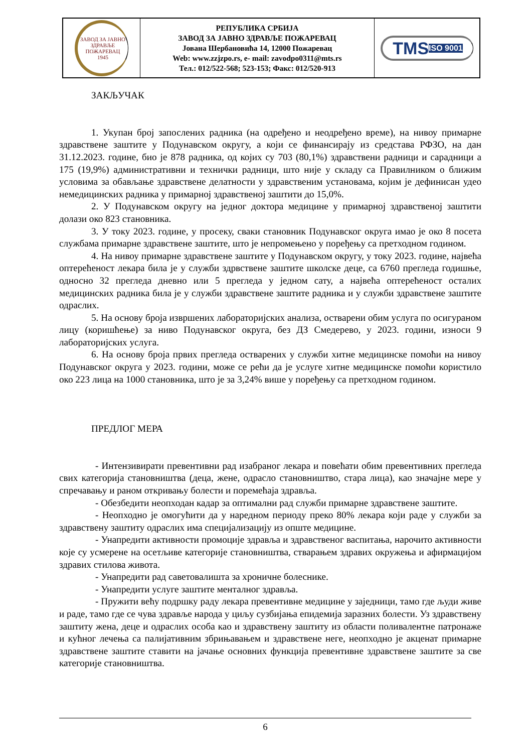ЗАВОД ЗА ЈАВНО ЗДРАВЉЕ
ПОЖАРЕВАЦ
1945
РЕПУБЛИКА СРБИЈА
ЗАВОД ЗА ЈАВНО ЗДРАВЉЕ ПОЖАРЕВАЦ
Јована Шербановића 14, 12000 Пожаревац
Web: www.zzjzpo.rs, e- mail: zavodpo0311@mts.rs
Тел.: 012/522-568; 523-153; Факс: 012/520-913
TMS ISO 9001
ЗАКЉУЧАК
1. Укупан број запослених радника (на одређено и неодређено време), на нивоу примарне здравствене заштите у Подунавском округу, а који се финансирају из средстава РФЗО, на дан 31.12.2023. године, био је 878 радника, од којих су 703 (80,1%) здравствени радници и сарадници а 175 (19,9%) административни и технички радници, што није у складу са Правилником о ближим условима за обављање здравствене делатности у здравственим установама, којим је дефинисан удео немедицинских радника у примарној здравственој заштити до 15,0%.
2. У Подунавском округу на једног доктора медицине у примарној здравственој заштити долази око 823 становника.
3. У току 2023. године, у просеку, сваки становник Подунавског округа имао је око 8 посета службама примарне здравствене заштите, што је непромењено у поређењу са претходном годином.
4. На нивоу примарне здравствене заштите у Подунавском округу, у току 2023. године, највећа оптерећеност лекара била је у служби здрвствене заштите школске деце, са 6760 прегледа годишње, односно 32 прегледа дневно или 5 прегледа у једном сату, а највећа оптерећеност осталих медицинских радника била је у служби здравствене заштите радника и у служби здравствене заштите одраслих.
5. На основу броја извршених лабораторијских анализа, остварени обим услуга по осигураном лицу (коришћење) за ниво Подунавског округа, без ДЗ Смедерево, у 2023. години, износи 9 лабораторијских услуга.
6. На основу броја првих прегледа остварених у служби хитне медицинске помоћи на нивоу Подунавског округа у 2023. години, може се рећи да је услуге хитне медицинске помоћи користило око 223 лица на 1000 становника, што је за 3,24% више у поређењу са претходном годином.
ПРЕДЛОГ МЕРА
- Интензивирати превентивни рад изабраног лекара и повећати обим превентивних прегледа свих категорија становништва (деца, жене, одрасло становништво, стара лица), као значајне мере у спречавању и раном откривању болести и поремећаја здравља.
- Обезбедити неопходан кадар за оптимални рад служби примарне здравствене заштите.
- Неопходно је омогућити да у наредном периоду преко 80% лекара који раде у служби за здравствену заштиту одраслих има специјализацију из опште медицине.
- Унапредити активности промоције здравља и здравственог васпитања, нарочито активности које су усмерене на осетљиве категорије становништва, стварањем здравих окружења и афирмацијом здравих стилова живота.
- Унапредити рад саветовалишта за хроничне болеснике.
- Унапредити услуге заштите менталног здравља.
- Пружити већу подршку раду лекара превентивне медицине у заједници, тамо где људи живе и раде, тамо где се чува здравље народа у циљу сузбијања епидемија заразних болести. Уз здравствену заштиту жена, деце и одраслих особа као и здравствену заштиту из области поливалентне патронаже и кућног лечења са палијативним збрињавањем и здравствене неге, неопходно је акценат примарне здравствене заштите ставити на јачање основних функција превентивне здравствене заштите за све категорије становништва.
6